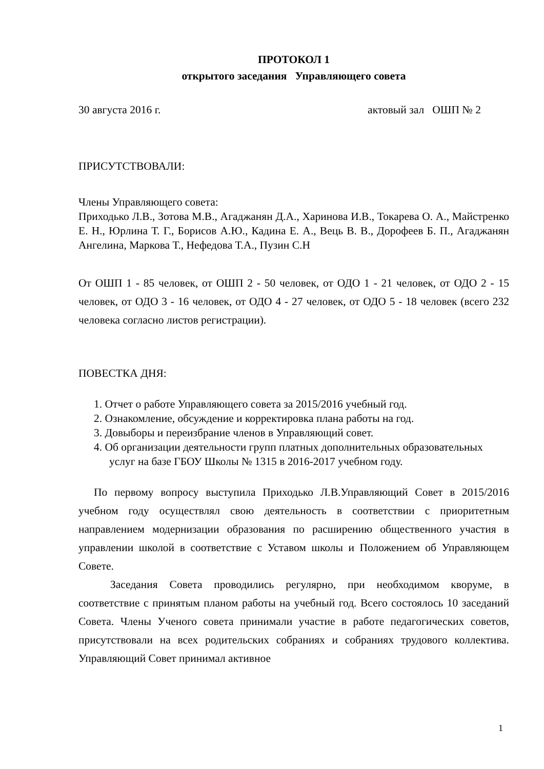ПРОТОКОЛ 1
открытого заседания Управляющего совета
30 августа 2016 г. актовый зал ОШП № 2
ПРИСУТСТВОВАЛИ:
Члены Управляющего совета:
Приходько Л.В., Зотова М.В., Агаджанян Д.А., Харинова И.В., Токарева О. А., Майстренко Е. Н., Юрлина Т. Г., Борисов А.Ю., Кадина Е. А., Вець В. В., Дорофеев Б. П., Агаджанян Ангелина, Маркова Т., Нефедова Т.А., Пузин С.Н
От ОШП 1 - 85 человек, от ОШП 2 - 50 человек, от ОДО 1 - 21 человек, от ОДО 2 - 15 человек, от ОДО 3 - 16 человек, от ОДО 4 - 27 человек, от ОДО 5 - 18 человек (всего 232 человека согласно листов регистрации).
ПОВЕСТКА ДНЯ:
1. Отчет о работе Управляющего совета за 2015/2016 учебный год.
2. Ознакомление, обсуждение и корректировка плана работы на год.
3. Довыборы и переизбрание членов в Управляющий совет.
4. Об организации деятельности групп платных дополнительных образовательных услуг на базе ГБОУ Школы № 1315 в 2016-2017 учебном году.
По первому вопросу выступила Приходько Л.В.Управляющий Совет в 2015/2016 учебном году осуществлял свою деятельность в соответствии с приоритетным направлением модернизации образования по расширению общественного участия в управлении школой в соответствие с Уставом школы и Положением об Управляющем Совете.
Заседания Совета проводились регулярно, при необходимом кворуме, в соответствие с принятым планом работы на учебный год. Всего состоялось 10 заседаний Совета. Члены Ученого совета принимали участие в работе педагогических советов, присутствовали на всех родительских собраниях и собраниях трудового коллектива. Управляющий Совет принимал активное
1